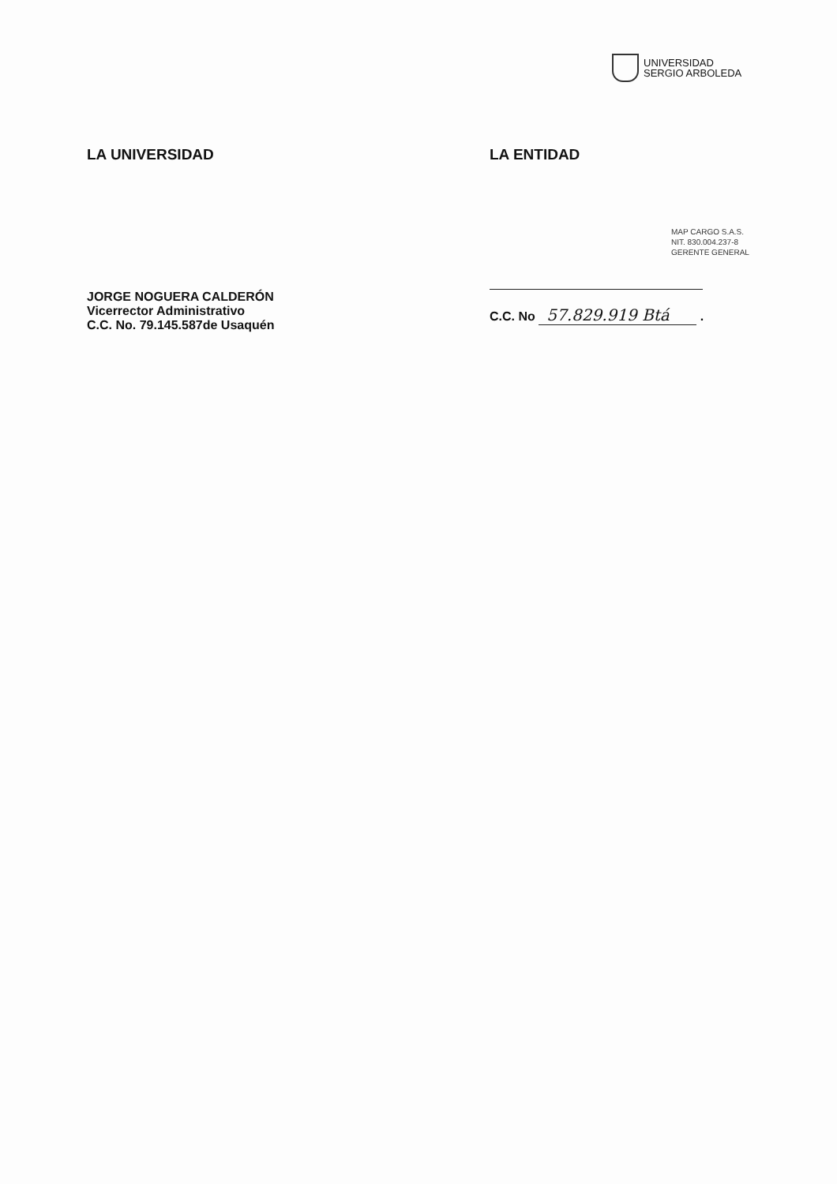UNIVERSIDAD
SERGIO ARBOLEDA
LA UNIVERSIDAD
JORGE NOGUERA CALDERÓN
Vicerrector Administrativo
C.C. No. 79.145.587de Usaquén
LA ENTIDAD
MAP CARGO S.A.S.
NIT. 830.004.237-8
GERENTE GENERAL
C.C. No 57.829.919 Btá .